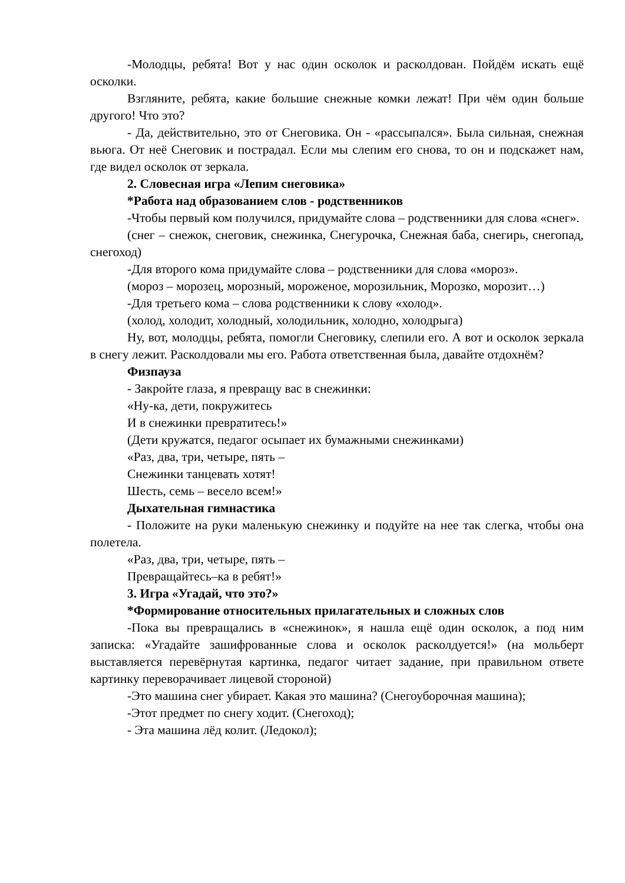-Молодцы, ребята! Вот у нас один осколок и расколдован. Пойдём искать ещё осколки.
Взгляните, ребята, какие большие снежные комки лежат! При чём один больше другого! Что это?
- Да, действительно, это от Снеговика. Он - «рассыпался». Была сильная, снежная вьюга. От неё Снеговик и пострадал. Если мы слепим его снова, то он и подскажет нам, где видел осколок от зеркала.
2. Словесная игра «Лепим снеговика»
*Работа над образованием слов - родственников
-Чтобы первый ком получился, придумайте слова – родственники для слова «снег».
(снег – снежок, снеговик, снежинка, Снегурочка, Снежная баба, снегирь, снегопад, снегоход)
-Для второго кома придумайте слова – родственники для слова «мороз».
(мороз – морозец, морозный, мороженое, морозильник, Морозко, морозит…)
-Для третьего кома – слова родственники к слову «холод».
(холод, холодит, холодный, холодильник, холодно, холодрыга)
Ну, вот, молодцы, ребята, помогли Снеговику, слепили его. А вот и осколок зеркала в снегу лежит. Расколдовали мы его. Работа ответственная была, давайте отдохнём?
Физпауза
- Закройте глаза, я превращу вас в снежинки:
«Ну-ка, дети, покружитесь
И в снежинки превратитесь!»
(Дети кружатся, педагог осыпает их бумажными снежинками)
«Раз, два, три, четыре, пять –
Снежинки танцевать хотят!
Шесть, семь – весело всем!»
Дыхательная гимнастика
- Положите на руки маленькую снежинку и подуйте на нее так слегка, чтобы она полетела.
«Раз, два, три, четыре, пять –
Превращайтесь–ка в ребят!»
3. Игра «Угадай, что это?»
*Формирование относительных прилагательных и сложных слов
-Пока вы превращались в «снежинок», я нашла ещё один осколок, а под ним записка: «Угадайте зашифрованные слова и осколок расколдуется!» (на мольберт выставляется перевёрнутая картинка, педагог читает задание, при правильном ответе картинку переворачивает лицевой стороной)
-Это машина снег убирает. Какая это машина? (Снегоуборочная машина);
-Этот предмет по снегу ходит. (Снегоход);
- Эта машина лёд колит. (Ледокол);